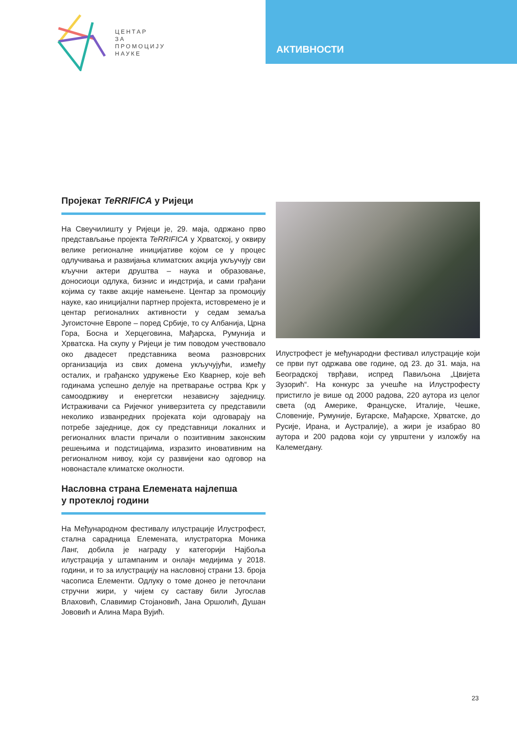АКТИВНОСТИ
ЦЕНТАР
ЗА
ПРОМОЦИЈУ
НАУКЕ
Пројекат TeRRIFICA у Ријеци
На Свеучилишту у Ријеци је, 29. маја, одржано прво представљање пројекта TeRRIFICA у Хрватској, у оквиру велике регионалне иницијативе којом се у процес одлучивања и развијања климатских акција укључују сви кључни актери друштва – наука и образовање, доносиоци одлука, бизнис и индстрија, и сами грађани којима су такве акције намењене. Центар за промоцију науке, као иницијални партнер пројекта, истовремено је и центар регионалних активности у седам земаља Југоисточне Европе – поред Србије, то су Албанија, Црна Гора, Босна и Херцеговина, Мађарска, Румунија и Хрватска. На скупу у Ријеци је тим поводом учествовало око двадесет представника веома разноврсних организација из свих домена укључујући, између осталих, и грађанско удружење Еко Кварнер, које већ годинама успешно делује на претварање острва Крк у самоодрживу и енергетски независну заједницу. Истраживачи са Ријечког универзитета су представили неколико изванредних пројеката који одговарају на потребе заједнице, док су представници локалних и регионалних власти причали о позитивним законским решењима и подстицајима, изразито иновативним на регионалном нивоу, који су развијени као одговор на новонастале климатске околности.
Насловна страна Елемената најлепша
у протеклој години
На Међународном фестивалу илустрације Илустрофест, стална сарадница Елемената, илустраторка Моника Ланг, добила је награду у категорији Најбоља илустрација у штампаним и онлајн медијима у 2018. години, и то за илустрацију на насловној страни 13. броја часописа Елементи. Одлуку о томе донео је петочлани стручни жири, у чијем су саставу били Југослав Влаховић, Славимир Стојановић, Јана Оршолић, Душан Јововић и Алина Мара Вујић.
Илустрофест је међународни фестивал илустрације који се први пут одржава ове године, од 23. до 31. маја, на Београдској тврђави, испред Павиљона „Цвијета Зузорић“. На конкурс за учешће на Илустрофесту пристигло је више од 2000 радова, 220 аутора из целог света (од Америке, Француске, Италије, Чешке, Словеније, Румуније, Бугарске, Мађарске, Хрватске, до Русије, Ирана, и Аустралије), а жири је изабрао 80 аутора и 200 радова који су уврштени у изложбу на Калемегдану.
23